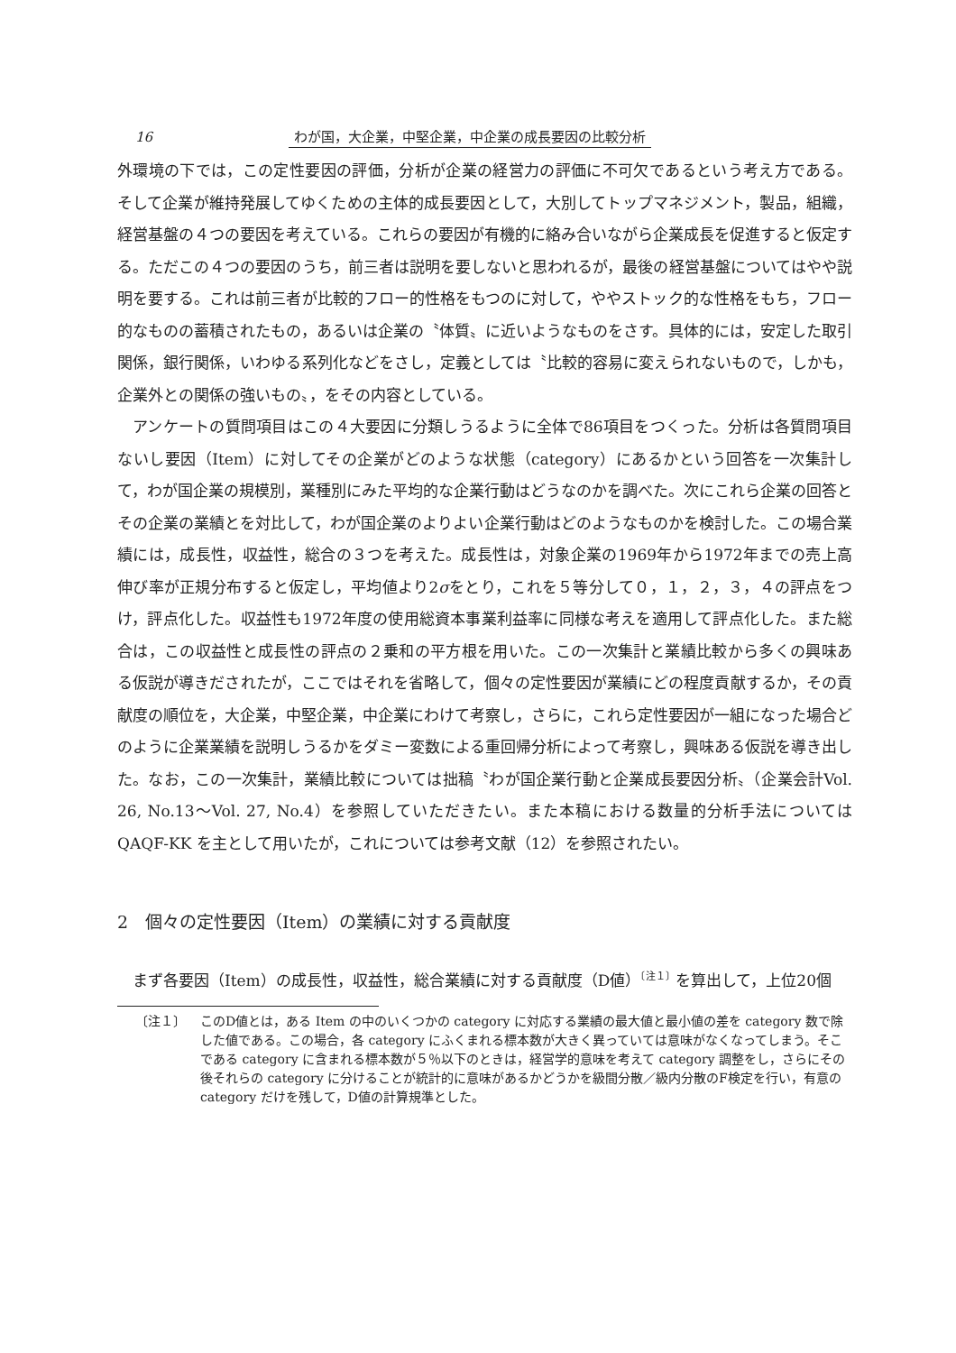16 わが国，大企業，中堅企業，中企業の成長要因の比較分析
外環境の下では，この定性要因の評価，分析が企業の経営力の評価に不可欠であるという考え方である。そして企業が維持発展してゆくための主体的成長要因として，大別してトップマネジメント，製品，組織，経営基盤の４つの要因を考えている。これらの要因が有機的に絡み合いながら企業成長を促進すると仮定する。ただこの４つの要因のうち，前三者は説明を要しないと思われるが，最後の経営基盤についてはやや説明を要する。これは前三者が比較的フロー的性格をもつのに対して，ややストック的な性格をもち，フロー的なものの蓄積されたもの，あるいは企業の〝体質〟に近いようなものをさす。具体的には，安定した取引関係，銀行関係，いわゆる系列化などをさし，定義としては〝比較的容易に変えられないもので，しかも，企業外との関係の強いもの〟，をその内容としている。
アンケートの質問項目はこの４大要因に分類しうるように全体で86項目をつくった。分析は各質問項目ないし要因（Item）に対してその企業がどのような状態（category）にあるかという回答を一次集計して，わが国企業の規模別，業種別にみた平均的な企業行動はどうなのかを調べた。次にこれら企業の回答とその企業の業績とを対比して，わが国企業のよりよい企業行動はどのようなものかを検討した。この場合業績には，成長性，収益性，総合の３つを考えた。成長性は，対象企業の1969年から1972年までの売上高伸び率が正規分布すると仮定し，平均値より2σをとり，これを５等分して０，１，２，３，４の評点をつけ，評点化した。収益性も1972年度の使用総資本事業利益率に同様な考えを適用して評点化した。また総合は，この収益性と成長性の評点の２乗和の平方根を用いた。この一次集計と業績比較から多くの興味ある仮説が導きだされたが，ここではそれを省略して，個々の定性要因が業績にどの程度貢献するか，その貢献度の順位を，大企業，中堅企業，中企業にわけて考察し，さらに，これら定性要因が一組になった場合どのように企業業績を説明しうるかをダミー変数による重回帰分析によって考察し，興味ある仮説を導き出した。なお，この一次集計，業績比較については拙稿〝わが国企業行動と企業成長要因分析〟（企業会計Vol. 26, No.13～Vol. 27, No.4）を参照していただきたい。また本稿における数量的分析手法については QAQF-KK を主として用いたが，これについては参考文献（12）を参照されたい。
2　個々の定性要因（Item）の業績に対する貢献度
まず各要因（Item）の成長性，収益性，総合業績に対する貢献度（D値）<sup>〔注１〕</sup>を算出して，上位20個
〔注１〕 このD値とは，ある Item の中のいくつかの category に対応する業績の最大値と最小値の差を category 数で除した値である。この場合，各 category にふくまれる標本数が大きく異っていては意味がなくなってしまう。そこである category に含まれる標本数が５％以下のときは，経営学的意味を考えて category 調整をし，さらにその後それらの category に分けることが統計的に意味があるかどうかを級間分散／級内分散のF検定を行い，有意の category だけを残して，D値の計算規準とした。